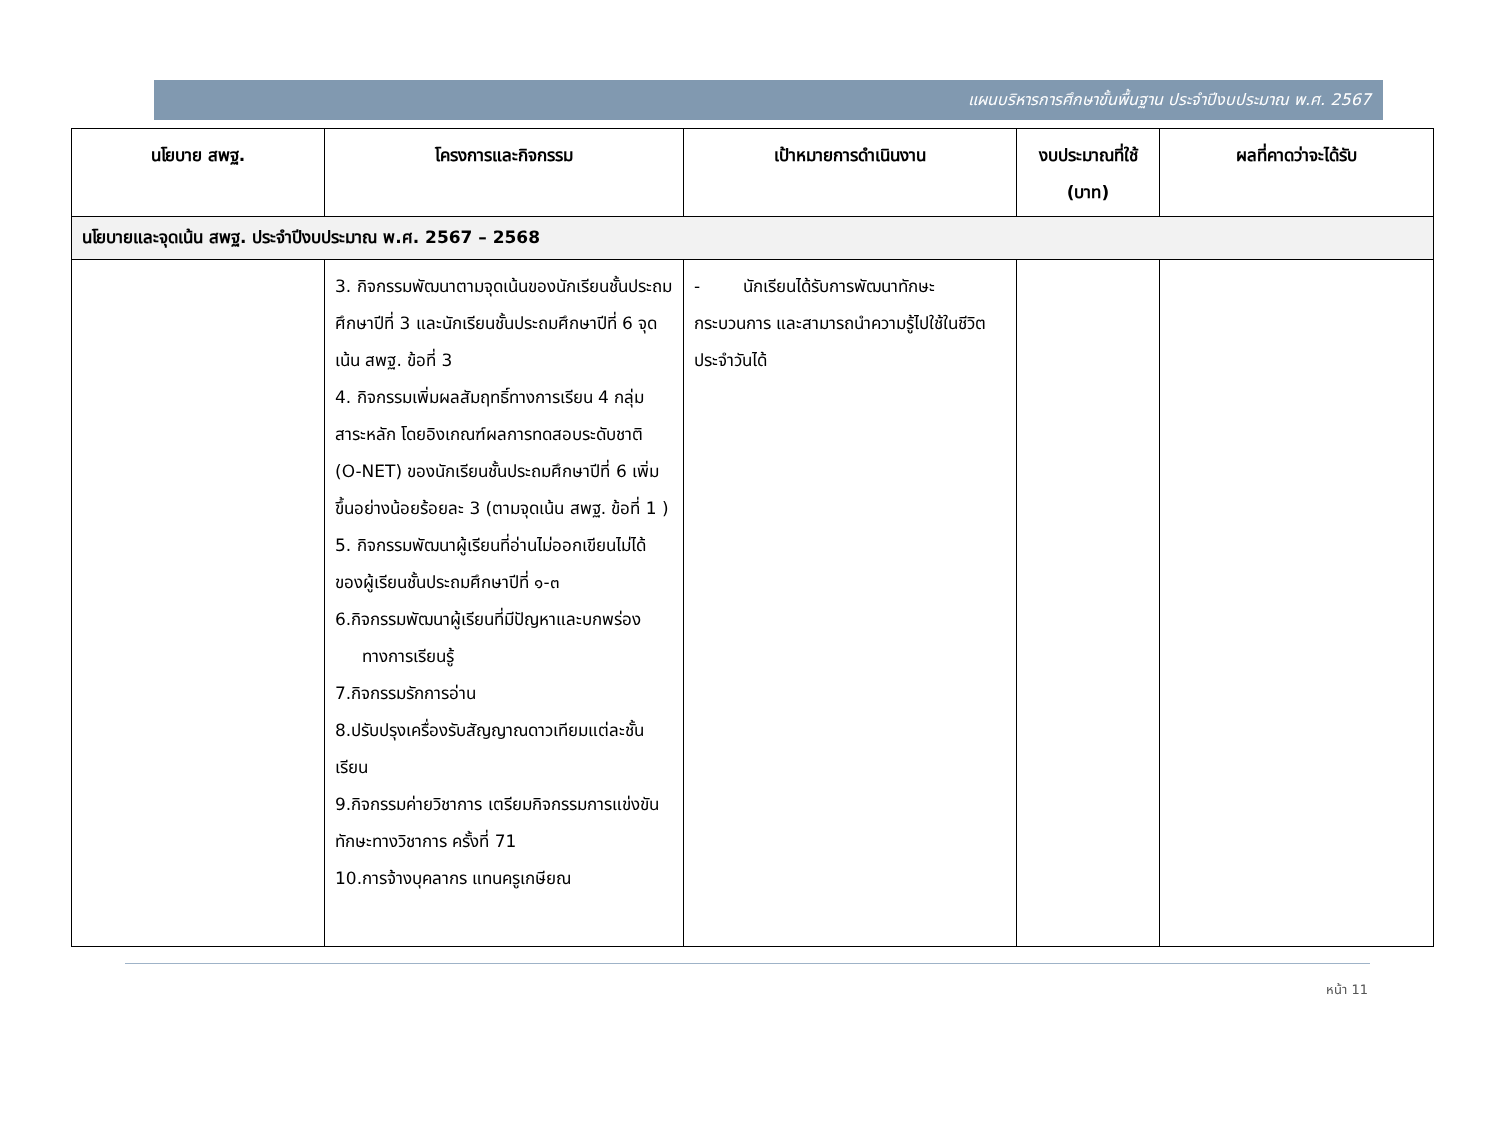แผนบริหารการศึกษาขั้นพื้นฐาน ประจำปีงบประมาณ พ.ศ. 2567
| นโยบาย สพฐ. | โครงการและกิจกรรม | เป้าหมายการดำเนินงาน | งบประมาณที่ใช้ (บาท) | ผลที่คาดว่าจะได้รับ |
| --- | --- | --- | --- | --- |
| นโยบายและจุดเน้น สพฐ. ประจำปีงบประมาณ พ.ศ. 2567 – 2568 | | | | |
| | 3. กิจกรรมพัฒนาตามจุดเน้นของนักเรียนชั้นประถมศึกษาปีที่ 3 และนักเรียนชั้นประถมศึกษาปีที่ 6 จุดเน้น สพฐ. ข้อที่ 3 4. กิจกรรมเพิ่มผลสัมฤทธิ์ทางการเรียน 4 กลุ่มสาระหลัก โดยอิงเกณฑ์ผลการทดสอบระดับชาติ (O-NET) ของนักเรียนชั้นประถมศึกษาปีที่ 6 เพิ่มขึ้นอย่างน้อยร้อยละ 3 (ตามจุดเน้น สพฐ. ข้อที่ 1 ) 5. กิจกรรมพัฒนาผู้เรียนที่อ่านไม่ออกเขียนไม่ได้ของผู้เรียนชั้นประถมศึกษาปีที่ ๑-๓ 6.กิจกรรมพัฒนาผู้เรียนที่มีปัญหาและบกพร่อง ทางการเรียนรู้ 7.กิจกรรมรักการอ่าน 8.ปรับปรุงเครื่องรับสัญญาณดาวเทียมแต่ละชั้นเรียน 9.กิจกรรมค่ายวิชาการ เตรียมกิจกรรมการแข่งขันทักษะทางวิชาการ ครั้งที่ 71 10.การจ้างบุคลากร แทนครูเกษียณ | - นักเรียนได้รับการพัฒนาทักษะกระบวนการ และสามารถนำความรู้ไปใช้ในชีวิตประจำวันได้ | | |
หน้า 11